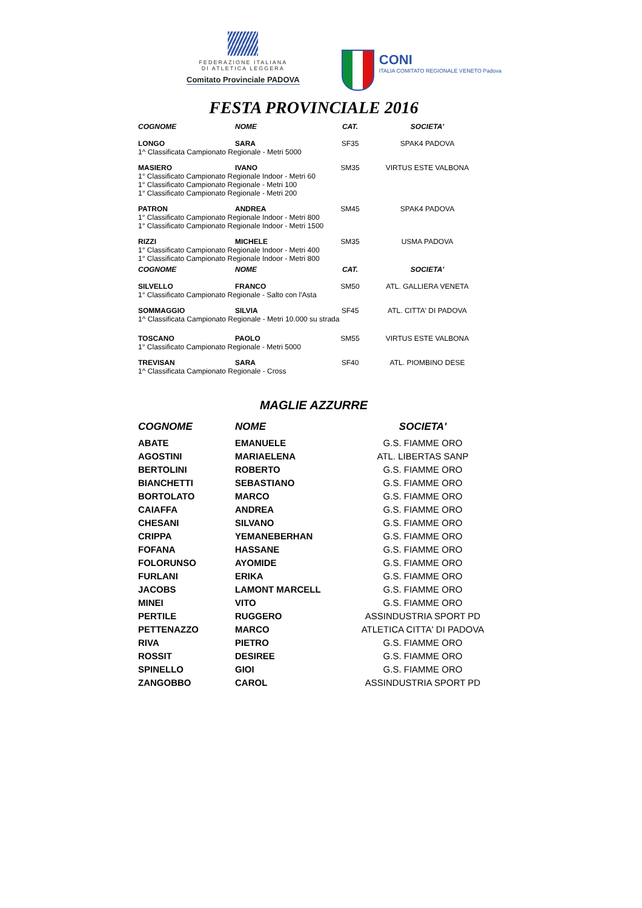FEDERAZIONE ITALIANA
DI ATLETICA LEGGERA
Comitato Provinciale PADOVA
CONI
ITALIA COMITATO REGIONALE VENETO Padova
FESTA PROVINCIALE 2016
| COGNOME | NOME | CAT. | SOCIETA' |
| --- | --- | --- | --- |
| LONGO | SARA | SF35 | SPAK4 PADOVA |
| 1^ Classificata Campionato Regionale - Metri 5000 | | | |
| MASIERO | IVANO | SM35 | VIRTUS ESTE VALBONA |
| 1° Classificato Campionato Regionale Indoor - Metri 60 1° Classificato Campionato Regionale - Metri 100 1° Classificato Campionato Regionale - Metri 200 | | | |
| PATRON | ANDREA | SM45 | SPAK4 PADOVA |
| 1° Classificato Campionato Regionale Indoor - Metri 800 1° Classificato Campionato Regionale Indoor - Metri 1500 | | | |
| RIZZI | MICHELE | SM35 | USMA PADOVA |
| 1° Classificato Campionato Regionale Indoor - Metri 400 1° Classificato Campionato Regionale Indoor - Metri 800 | | | |
| COGNOME | NOME | CAT. | SOCIETA' |
| SILVELLO | FRANCO | SM50 | ATL. GALLIERA VENETA |
| 1° Classificato Campionato Regionale - Salto con l'Asta | | | |
| SOMMAGGIO | SILVIA | SF45 | ATL. CITTA' DI PADOVA |
| 1^ Classificata Campionato Regionale - Metri 10.000 su strada | | | |
| TOSCANO | PAOLO | SM55 | VIRTUS ESTE VALBONA |
| 1° Classificato Campionato Regionale - Metri 5000 | | | |
| TREVISAN | SARA | SF40 | ATL. PIOMBINO DESE |
| 1^ Classificata Campionato Regionale - Cross | | | |
MAGLIE AZZURRE
| COGNOME | NOME | SOCIETA' |
| --- | --- | --- |
| ABATE | EMANUELE | G.S. FIAMME ORO |
| AGOSTINI | MARIAELENA | ATL. LIBERTAS SANP |
| BERTOLINI | ROBERTO | G.S. FIAMME ORO |
| BIANCHETTI | SEBASTIANO | G.S. FIAMME ORO |
| BORTOLATO | MARCO | G.S. FIAMME ORO |
| CAIAFFA | ANDREA | G.S. FIAMME ORO |
| CHESANI | SILVANO | G.S. FIAMME ORO |
| CRIPPA | YEMANEBERHAN | G.S. FIAMME ORO |
| FOFANA | HASSANE | G.S. FIAMME ORO |
| FOLORUNSO | AYOMIDE | G.S. FIAMME ORO |
| FURLANI | ERIKA | G.S. FIAMME ORO |
| JACOBS | LAMONT MARCELL | G.S. FIAMME ORO |
| MINEI | VITO | G.S. FIAMME ORO |
| PERTILE | RUGGERO | ASSINDUSTRIA SPORT PD |
| PETTENAZZO | MARCO | ATLETICA CITTA' DI PADOVA |
| RIVA | PIETRO | G.S. FIAMME ORO |
| ROSSIT | DESIREE | G.S. FIAMME ORO |
| SPINELLO | GIOI | G.S. FIAMME ORO |
| ZANGOBBO | CAROL | ASSINDUSTRIA SPORT PD |